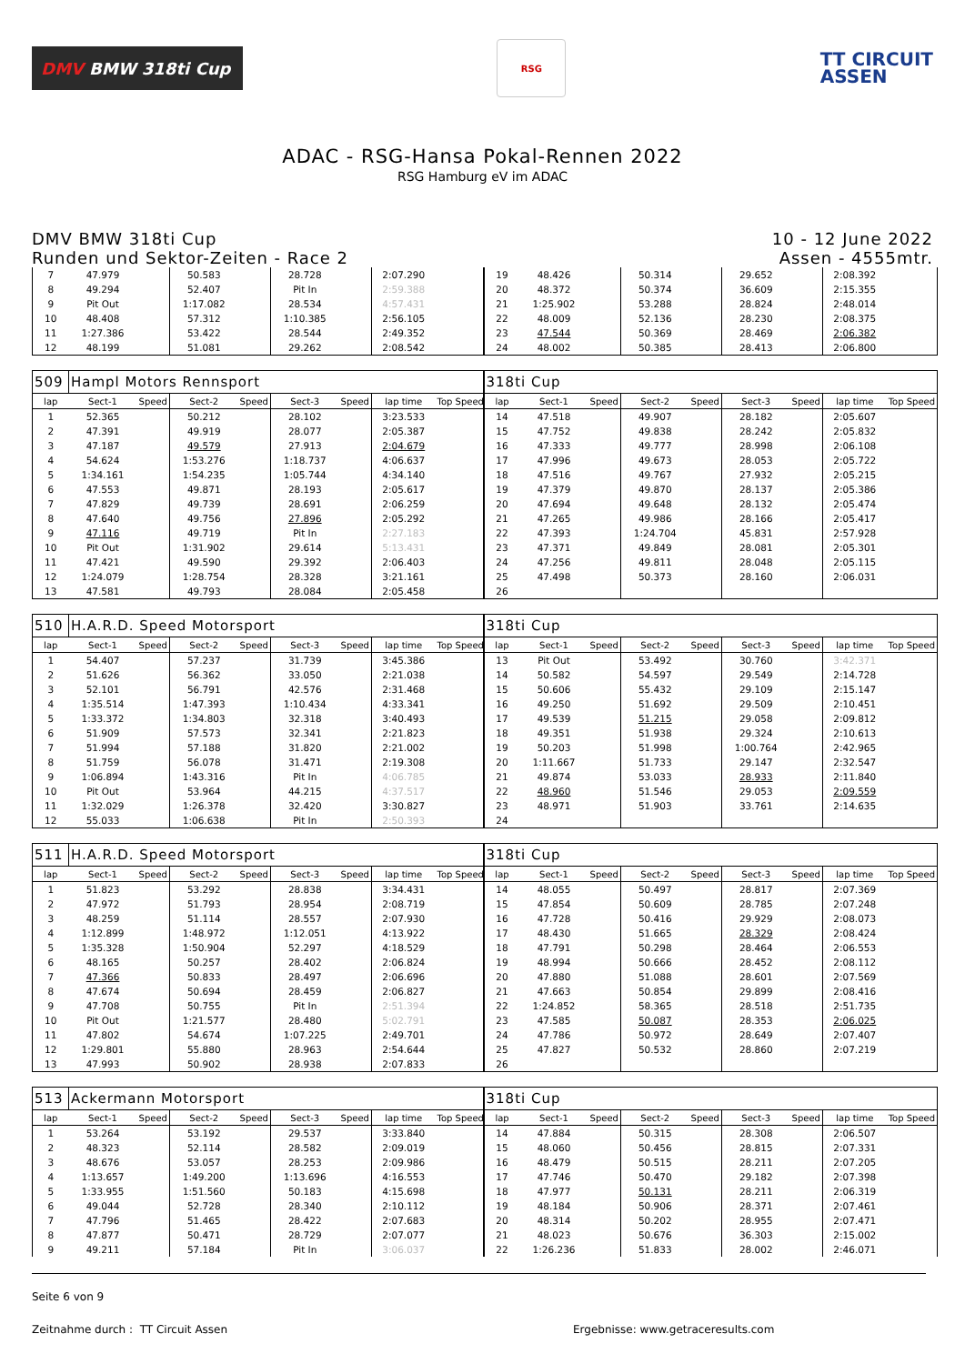DMV BMW 318ti Cup
RSG
TT CIRCUIT
ASSEN
ADAC - RSG-Hansa Pokal-Rennen 2022
RSG Hamburg eV im ADAC
DMV BMW 318ti Cup
Runden und Sektor-Zeiten - Race 2
10 - 12 June 2022
Assen - 4555mtr.
| 7 | 47.979 | | 50.583 | | 28.728 | | 2:07.290 | | 19 | 48.426 | | 50.314 | | 29.652 | | 2:08.392 | |
| 8 | 49.294 | | 52.407 | | Pit In | | 2:59.388 | | 20 | 48.372 | | 50.374 | | 36.609 | | 2:15.355 | |
| 9 | Pit Out | | 1:17.082 | | 28.534 | | 4:57.431 | | 21 | 1:25.902 | | 53.288 | | 28.824 | | 2:48.014 | |
| 10 | 48.408 | | 57.312 | | 1:10.385 | | 2:56.105 | | 22 | 48.009 | | 52.136 | | 28.230 | | 2:08.375 | |
| 11 | 1:27.386 | | 53.422 | | 28.544 | | 2:49.352 | | 23 | 47.544 | | 50.369 | | 28.469 | | 2:06.382 | |
| 12 | 48.199 | | 51.081 | | 29.262 | | 2:08.542 | | 24 | 48.002 | | 50.385 | | 28.413 | | 2:06.800 | |
| 509 | Hampl Motors Rennsport | | | | | | | | 318ti Cup | | | | | | | | |
| lap | Sect-1 | Speed | Sect-2 | Speed | Sect-3 | Speed | lap time | Top Speed | lap | Sect-1 | Speed | Sect-2 | Speed | Sect-3 | Speed | lap time | Top Speed |
| 1 | 52.365 | | 50.212 | | 28.102 | | 3:23.533 | | 14 | 47.518 | | 49.907 | | 28.182 | | 2:05.607 | |
| 2 | 47.391 | | 49.919 | | 28.077 | | 2:05.387 | | 15 | 47.752 | | 49.838 | | 28.242 | | 2:05.832 | |
| 3 | 47.187 | | 49.579 | | 27.913 | | 2:04.679 | | 16 | 47.333 | | 49.777 | | 28.998 | | 2:06.108 | |
| 4 | 54.624 | | 1:53.276 | | 1:18.737 | | 4:06.637 | | 17 | 47.996 | | 49.673 | | 28.053 | | 2:05.722 | |
| 5 | 1:34.161 | | 1:54.235 | | 1:05.744 | | 4:34.140 | | 18 | 47.516 | | 49.767 | | 27.932 | | 2:05.215 | |
| 6 | 47.553 | | 49.871 | | 28.193 | | 2:05.617 | | 19 | 47.379 | | 49.870 | | 28.137 | | 2:05.386 | |
| 7 | 47.829 | | 49.739 | | 28.691 | | 2:06.259 | | 20 | 47.694 | | 49.648 | | 28.132 | | 2:05.474 | |
| 8 | 47.640 | | 49.756 | | 27.896 | | 2:05.292 | | 21 | 47.265 | | 49.986 | | 28.166 | | 2:05.417 | |
| 9 | 47.116 | | 49.719 | | Pit In | | 2:27.183 | | 22 | 47.393 | | 1:24.704 | | 45.831 | | 2:57.928 | |
| 10 | Pit Out | | 1:31.902 | | 29.614 | | 5:13.431 | | 23 | 47.371 | | 49.849 | | 28.081 | | 2:05.301 | |
| 11 | 47.421 | | 49.590 | | 29.392 | | 2:06.403 | | 24 | 47.256 | | 49.811 | | 28.048 | | 2:05.115 | |
| 12 | 1:24.079 | | 1:28.754 | | 28.328 | | 3:21.161 | | 25 | 47.498 | | 50.373 | | 28.160 | | 2:06.031 | |
| 13 | 47.581 | | 49.793 | | 28.084 | | 2:05.458 | | 26 | | | | | | | | |
| 510 | H.A.R.D. Speed Motorsport | | | | | | | | 318ti Cup | | | | | | | | |
| lap | Sect-1 | Speed | Sect-2 | Speed | Sect-3 | Speed | lap time | Top Speed | lap | Sect-1 | Speed | Sect-2 | Speed | Sect-3 | Speed | lap time | Top Speed |
| 1 | 54.407 | | 57.237 | | 31.739 | | 3:45.386 | | 13 | Pit Out | | 53.492 | | 30.760 | | 3:42.371 | |
| 2 | 51.626 | | 56.362 | | 33.050 | | 2:21.038 | | 14 | 50.582 | | 54.597 | | 29.549 | | 2:14.728 | |
| 3 | 52.101 | | 56.791 | | 42.576 | | 2:31.468 | | 15 | 50.606 | | 55.432 | | 29.109 | | 2:15.147 | |
| 4 | 1:35.514 | | 1:47.393 | | 1:10.434 | | 4:33.341 | | 16 | 49.250 | | 51.692 | | 29.509 | | 2:10.451 | |
| 5 | 1:33.372 | | 1:34.803 | | 32.318 | | 3:40.493 | | 17 | 49.539 | | 51.215 | | 29.058 | | 2:09.812 | |
| 6 | 51.909 | | 57.573 | | 32.341 | | 2:21.823 | | 18 | 49.351 | | 51.938 | | 29.324 | | 2:10.613 | |
| 7 | 51.994 | | 57.188 | | 31.820 | | 2:21.002 | | 19 | 50.203 | | 51.998 | | 1:00.764 | | 2:42.965 | |
| 8 | 51.759 | | 56.078 | | 31.471 | | 2:19.308 | | 20 | 1:11.667 | | 51.733 | | 29.147 | | 2:32.547 | |
| 9 | 1:06.894 | | 1:43.316 | | Pit In | | 4:06.785 | | 21 | 49.874 | | 53.033 | | 28.933 | | 2:11.840 | |
| 10 | Pit Out | | 53.964 | | 44.215 | | 4:37.517 | | 22 | 48.960 | | 51.546 | | 29.053 | | 2:09.559 | |
| 11 | 1:32.029 | | 1:26.378 | | 32.420 | | 3:30.827 | | 23 | 48.971 | | 51.903 | | 33.761 | | 2:14.635 | |
| 12 | 55.033 | | 1:06.638 | | Pit In | | 2:50.393 | | 24 | | | | | | | | |
| 511 | H.A.R.D. Speed Motorsport | | | | | | | | 318ti Cup | | | | | | | | |
| lap | Sect-1 | Speed | Sect-2 | Speed | Sect-3 | Speed | lap time | Top Speed | lap | Sect-1 | Speed | Sect-2 | Speed | Sect-3 | Speed | lap time | Top Speed |
| 1 | 51.823 | | 53.292 | | 28.838 | | 3:34.431 | | 14 | 48.055 | | 50.497 | | 28.817 | | 2:07.369 | |
| 2 | 47.972 | | 51.793 | | 28.954 | | 2:08.719 | | 15 | 47.854 | | 50.609 | | 28.785 | | 2:07.248 | |
| 3 | 48.259 | | 51.114 | | 28.557 | | 2:07.930 | | 16 | 47.728 | | 50.416 | | 29.929 | | 2:08.073 | |
| 4 | 1:12.899 | | 1:48.972 | | 1:12.051 | | 4:13.922 | | 17 | 48.430 | | 51.665 | | 28.329 | | 2:08.424 | |
| 5 | 1:35.328 | | 1:50.904 | | 52.297 | | 4:18.529 | | 18 | 47.791 | | 50.298 | | 28.464 | | 2:06.553 | |
| 6 | 48.165 | | 50.257 | | 28.402 | | 2:06.824 | | 19 | 48.994 | | 50.666 | | 28.452 | | 2:08.112 | |
| 7 | 47.366 | | 50.833 | | 28.497 | | 2:06.696 | | 20 | 47.880 | | 51.088 | | 28.601 | | 2:07.569 | |
| 8 | 47.674 | | 50.694 | | 28.459 | | 2:06.827 | | 21 | 47.663 | | 50.854 | | 29.899 | | 2:08.416 | |
| 9 | 47.708 | | 50.755 | | Pit In | | 2:51.394 | | 22 | 1:24.852 | | 58.365 | | 28.518 | | 2:51.735 | |
| 10 | Pit Out | | 1:21.577 | | 28.480 | | 5:02.791 | | 23 | 47.585 | | 50.087 | | 28.353 | | 2:06.025 | |
| 11 | 47.802 | | 54.674 | | 1:07.225 | | 2:49.701 | | 24 | 47.786 | | 50.972 | | 28.649 | | 2:07.407 | |
| 12 | 1:29.801 | | 55.880 | | 28.963 | | 2:54.644 | | 25 | 47.827 | | 50.532 | | 28.860 | | 2:07.219 | |
| 13 | 47.993 | | 50.902 | | 28.938 | | 2:07.833 | | 26 | | | | | | | | |
| 513 | Ackermann Motorsport | | | | | | | | 318ti Cup | | | | | | | | |
| lap | Sect-1 | Speed | Sect-2 | Speed | Sect-3 | Speed | lap time | Top Speed | lap | Sect-1 | Speed | Sect-2 | Speed | Sect-3 | Speed | lap time | Top Speed |
| 1 | 53.264 | | 53.192 | | 29.537 | | 3:33.840 | | 14 | 47.884 | | 50.315 | | 28.308 | | 2:06.507 | |
| 2 | 48.323 | | 52.114 | | 28.582 | | 2:09.019 | | 15 | 48.060 | | 50.456 | | 28.815 | | 2:07.331 | |
| 3 | 48.676 | | 53.057 | | 28.253 | | 2:09.986 | | 16 | 48.479 | | 50.515 | | 28.211 | | 2:07.205 | |
| 4 | 1:13.657 | | 1:49.200 | | 1:13.696 | | 4:16.553 | | 17 | 47.746 | | 50.470 | | 29.182 | | 2:07.398 | |
| 5 | 1:33.955 | | 1:51.560 | | 50.183 | | 4:15.698 | | 18 | 47.977 | | 50.131 | | 28.211 | | 2:06.319 | |
| 6 | 49.044 | | 52.728 | | 28.340 | | 2:10.112 | | 19 | 48.184 | | 50.906 | | 28.371 | | 2:07.461 | |
| 7 | 47.796 | | 51.465 | | 28.422 | | 2:07.683 | | 20 | 48.314 | | 50.202 | | 28.955 | | 2:07.471 | |
| 8 | 47.877 | | 50.471 | | 28.729 | | 2:07.077 | | 21 | 48.023 | | 50.676 | | 36.303 | | 2:15.002 | |
| 9 | 49.211 | | 57.184 | | Pit In | | 3:06.037 | | 22 | 1:26.236 | | 51.833 | | 28.002 | | 2:46.071 | |
Seite 6 von 9
Zeitnahme durch : TT Circuit Assen Ergebnisse: www.getraceresults.com